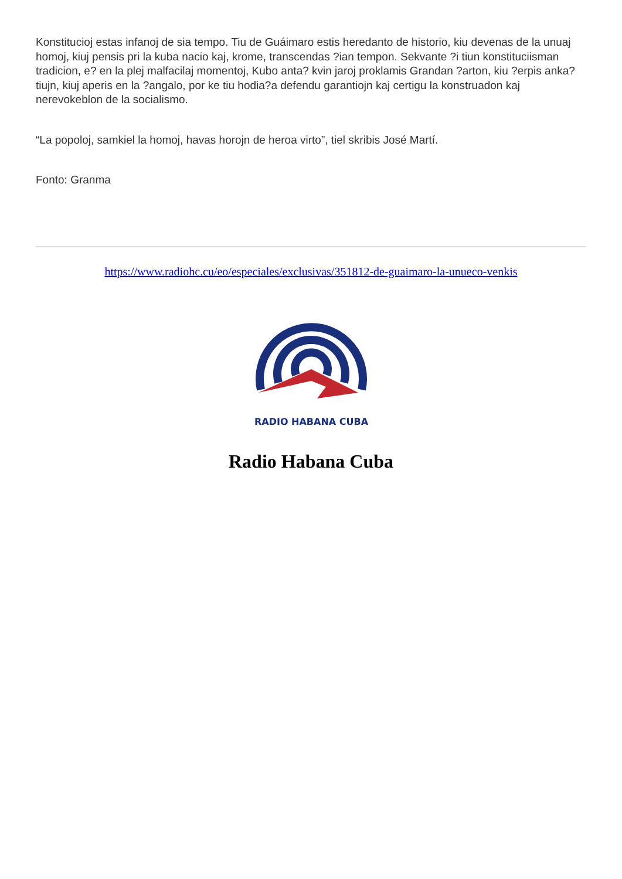Konstitucioj estas infanoj de sia tempo. Tiu de Guáimaro estis heredanto de historio, kiu devenas de la unuaj homoj, kiuj pensis pri la kuba nacio kaj, krome, transcendas ?ian tempon. Sekvante ?i tiun konstituciisman tradicion, e? en la plej malfacilaj momentoj, Kubo anta? kvin jaroj proklamis Grandan ?arton, kiu ?erpis anka? tiujn, kiuj aperis en la ?angalo, por ke tiu hodia?a defendu garantiojn kaj certigu la konstruadon kaj nerevokeblon de la socialismo.
“La popoloj, samkiel la homoj, havas horojn de heroa virto”, tiel skribis José Martí.
Fonto: Granma
https://www.radiohc.cu/eo/especiales/exclusivas/351812-de-guaimaro-la-unueco-venkis
RADIO HABANA CUBA
Radio Habana Cuba